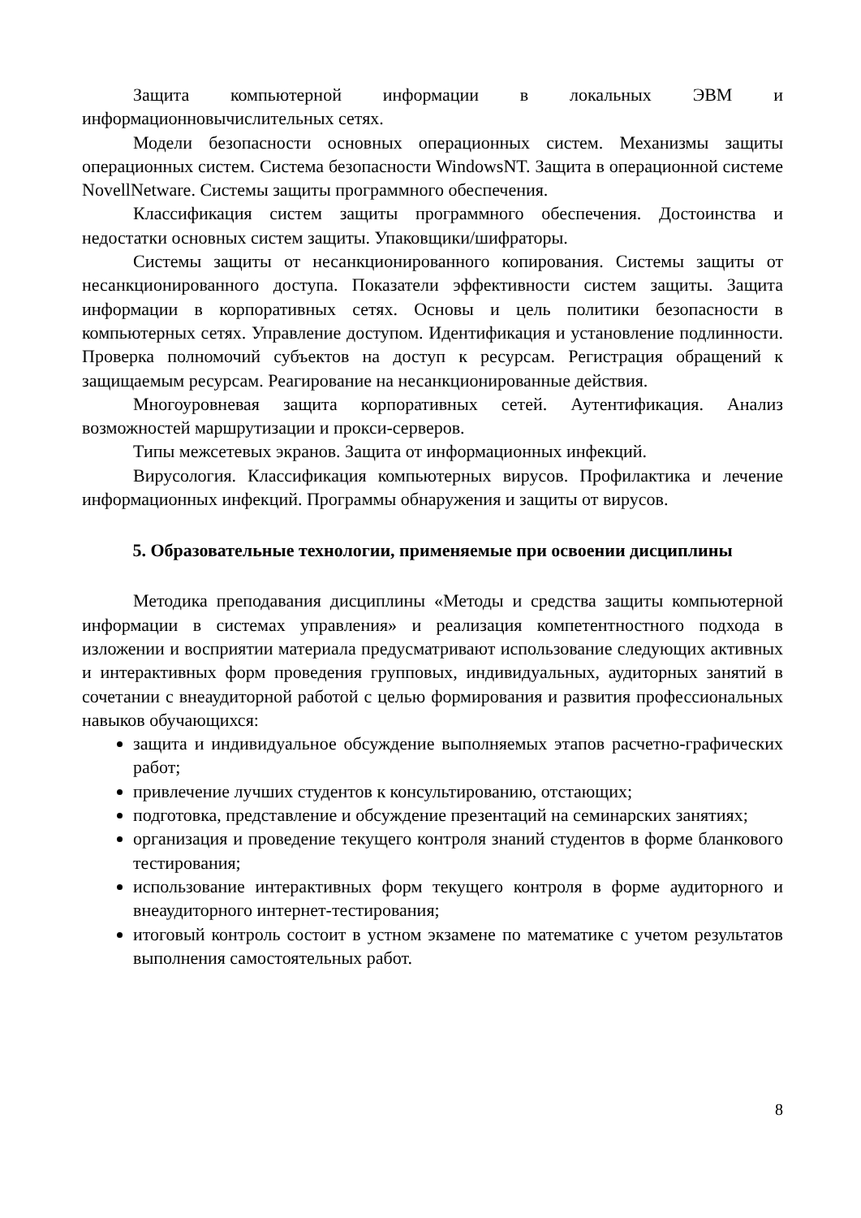Защита компьютерной информации в локальных ЭВМ и информационновычислительных сетях.
Модели безопасности основных операционных систем. Механизмы защиты операционных систем. Система безопасности WindowsNT. Защита в операционной системе NovellNetware. Системы защиты программного обеспечения.
Классификация систем защиты программного обеспечения. Достоинства и недостатки основных систем защиты. Упаковщики/шифраторы.
Системы защиты от несанкционированного копирования. Системы защиты от несанкционированного доступа. Показатели эффективности систем защиты. Защита информации в корпоративных сетях. Основы и цель политики безопасности в компьютерных сетях. Управление доступом. Идентификация и установление подлинности. Проверка полномочий субъектов на доступ к ресурсам. Регистрация обращений к защищаемым ресурсам. Реагирование на несанкционированные действия.
Многоуровневая защита корпоративных сетей. Аутентификация. Анализ возможностей маршрутизации и прокси-серверов.
Типы межсетевых экранов. Защита от информационных инфекций.
Вирусология. Классификация компьютерных вирусов. Профилактика и лечение информационных инфекций. Программы обнаружения и защиты от вирусов.
5. Образовательные технологии, применяемые при освоении дисциплины
Методика преподавания дисциплины «Методы и средства защиты компьютерной информации в системах управления» и реализация компетентностного подхода в изложении и восприятии материала предусматривают использование следующих активных и интерактивных форм проведения групповых, индивидуальных, аудиторных занятий в сочетании с внеаудиторной работой с целью формирования и развития профессиональных навыков обучающихся:
защита и индивидуальное обсуждение выполняемых этапов расчетно-графических работ;
привлечение лучших студентов к консультированию, отстающих;
подготовка, представление и обсуждение презентаций на семинарских занятиях;
организация и проведение текущего контроля знаний студентов в форме бланкового тестирования;
использование интерактивных форм текущего контроля в форме аудиторного и внеаудиторного интернет-тестирования;
итоговый контроль состоит в устном экзамене по математике с учетом результатов выполнения самостоятельных работ.
8